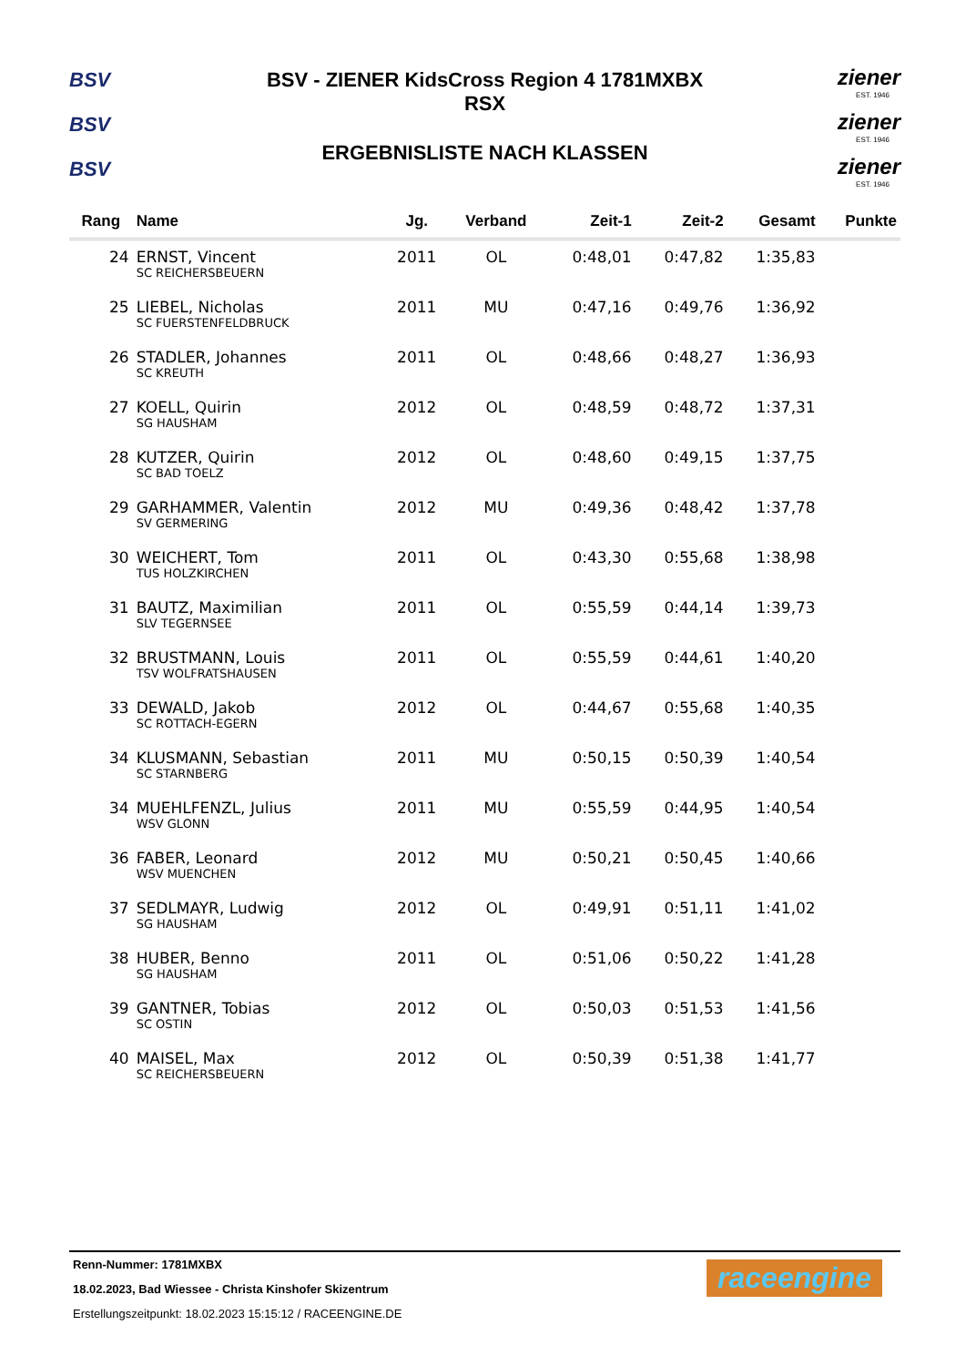BSV
BSV
BSV
BSV - ZIENER KidsCross Region 4 1781MXBX
RSX
ERGEBNISLISTE NACH KLASSEN
ziener
EST. 1946
ziener
EST. 1946
ziener
EST. 1946
| Rang | Name | Jg. | Verband | Zeit-1 | Zeit-2 | Gesamt | Punkte |
| --- | --- | --- | --- | --- | --- | --- | --- |
| 24 | ERNST, Vincent | 2011 | OL | 0:48,01 | 0:47,82 | 1:35,83 | |
| | SC REICHERSBEUERN | | | | | | |
| 25 | LIEBEL, Nicholas | 2011 | MU | 0:47,16 | 0:49,76 | 1:36,92 | |
| | SC FUERSTENFELDBRUCK | | | | | | |
| 26 | STADLER, Johannes | 2011 | OL | 0:48,66 | 0:48,27 | 1:36,93 | |
| | SC KREUTH | | | | | | |
| 27 | KOELL, Quirin | 2012 | OL | 0:48,59 | 0:48,72 | 1:37,31 | |
| | SG HAUSHAM | | | | | | |
| 28 | KUTZER, Quirin | 2012 | OL | 0:48,60 | 0:49,15 | 1:37,75 | |
| | SC BAD TOELZ | | | | | | |
| 29 | GARHAMMER, Valentin | 2012 | MU | 0:49,36 | 0:48,42 | 1:37,78 | |
| | SV GERMERING | | | | | | |
| 30 | WEICHERT, Tom | 2011 | OL | 0:43,30 | 0:55,68 | 1:38,98 | |
| | TUS HOLZKIRCHEN | | | | | | |
| 31 | BAUTZ, Maximilian | 2011 | OL | 0:55,59 | 0:44,14 | 1:39,73 | |
| | SLV TEGERNSEE | | | | | | |
| 32 | BRUSTMANN, Louis | 2011 | OL | 0:55,59 | 0:44,61 | 1:40,20 | |
| | TSV WOLFRATSHAUSEN | | | | | | |
| 33 | DEWALD, Jakob | 2012 | OL | 0:44,67 | 0:55,68 | 1:40,35 | |
| | SC ROTTACH-EGERN | | | | | | |
| 34 | KLUSMANN, Sebastian | 2011 | MU | 0:50,15 | 0:50,39 | 1:40,54 | |
| | SC STARNBERG | | | | | | |
| 34 | MUEHLFENZL, Julius | 2011 | MU | 0:55,59 | 0:44,95 | 1:40,54 | |
| | WSV GLONN | | | | | | |
| 36 | FABER, Leonard | 2012 | MU | 0:50,21 | 0:50,45 | 1:40,66 | |
| | WSV MUENCHEN | | | | | | |
| 37 | SEDLMAYR, Ludwig | 2012 | OL | 0:49,91 | 0:51,11 | 1:41,02 | |
| | SG HAUSHAM | | | | | | |
| 38 | HUBER, Benno | 2011 | OL | 0:51,06 | 0:50,22 | 1:41,28 | |
| | SG HAUSHAM | | | | | | |
| 39 | GANTNER, Tobias | 2012 | OL | 0:50,03 | 0:51,53 | 1:41,56 | |
| | SC OSTIN | | | | | | |
| 40 | MAISEL, Max | 2012 | OL | 0:50,39 | 0:51,38 | 1:41,77 | |
| | SC REICHERSBEUERN | | | | | | |
Renn-Nummer: 1781MXBX
18.02.2023, Bad Wiessee - Christa Kinshofer Skizentrum
Erstellungszeitpunkt: 18.02.2023 15:15:12 / RACEENGINE.DE
raceengine